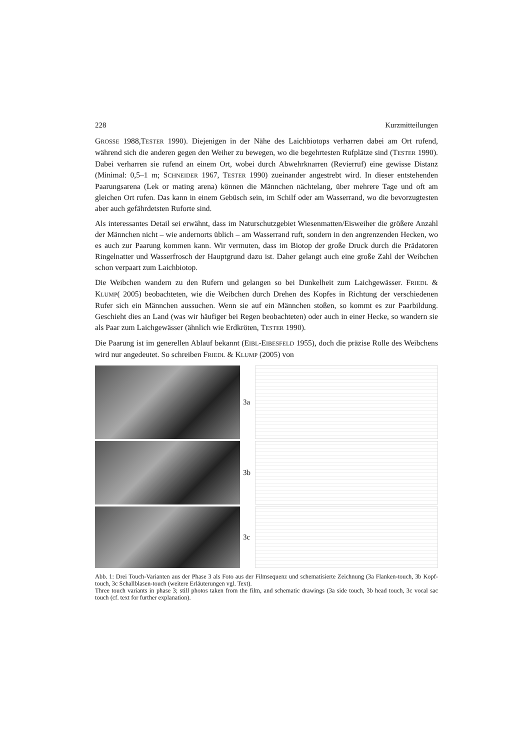228 Kurzmitteilungen
GROSSE 1988,TESTER 1990). Diejenigen in der Nähe des Laichbiotops verharren dabei am Ort rufend, während sich die anderen gegen den Weiher zu bewegen, wo die begehrtesten Rufplätze sind (TESTER 1990). Dabei verharren sie rufend an einem Ort, wobei durch Abwehrknarren (Revierruf) eine gewisse Distanz (Minimal: 0,5–1 m; SCHNEIDER 1967, TESTER 1990) zueinander angestrebt wird. In dieser entstehenden Paarungsarena (Lek or mating arena) können die Männchen nächtelang, über mehrere Tage und oft am gleichen Ort rufen. Das kann in einem Gebüsch sein, im Schilf oder am Wasserrand, wo die bevorzugtesten aber auch gefährdetsten Ruforte sind.
Als interessantes Detail sei erwähnt, dass im Naturschutzgebiet Wiesenmatten/Eisweiher die größere Anzahl der Männchen nicht – wie andernorts üblich – am Wasserrand ruft, sondern in den angrenzenden Hecken, wo es auch zur Paarung kommen kann. Wir vermuten, dass im Biotop der große Druck durch die Prädatoren Ringelnatter und Wasserfrosch der Hauptgrund dazu ist. Daher gelangt auch eine große Zahl der Weibchen schon verpaart zum Laichbiotop.
Die Weibchen wandern zu den Rufern und gelangen so bei Dunkelheit zum Laichgewässer. FRIEDL & KLUMP( 2005) beobachteten, wie die Weibchen durch Drehen des Kopfes in Richtung der verschiedenen Rufer sich ein Männchen aussuchen. Wenn sie auf ein Männchen stoßen, so kommt es zur Paarbildung. Geschieht dies an Land (was wir häufiger bei Regen beobachteten) oder auch in einer Hecke, so wandern sie als Paar zum Laichgewässer (ähnlich wie Erdkröten, TESTER 1990).
Die Paarung ist im generellen Ablauf bekannt (EIBL-EIBESFELD 1955), doch die präzise Rolle des Weibchens wird nur angedeutet. So schreiben FRIEDL & KLUMP (2005) von
3a
3b
3c
Abb. 1: Drei Touch-Varianten aus der Phase 3 als Foto aus der Filmsequenz und schematisierte Zeichnung (3a Flanken-touch, 3b Kopf-touch, 3c Schallblasen-touch (weitere Erläuterungen vgl. Text).
Three touch variants in phase 3; still photos taken from the film, and schematic drawings (3a side touch, 3b head touch, 3c vocal sac touch (cf. text for further explanation).